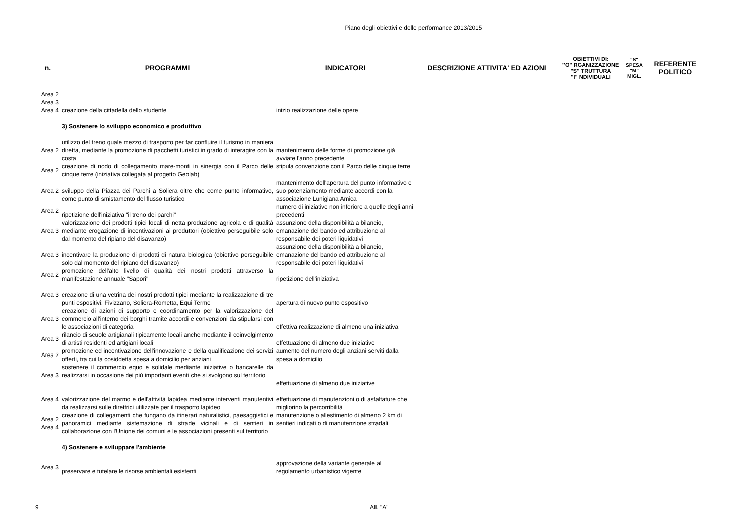Piano degli obiettivi e delle performance 2013/2015
| n. | PROGRAMMI | INDICATORI | DESCRIZIONE ATTIVITA' ED AZIONI | OBIETTIVI DI: "O" RGANIZZAZIONE "S" TRUTTURA "I" NDIVIDUALI | "S" SPESA "M" MIGL. | REFERENTE POLITICO |
| --- | --- | --- | --- | --- | --- | --- |
| Area 2 Area 3 Area 4 | creazione della cittadella dello studente | inizio realizzazione delle opere | | | | |
| | 3) Sostenere lo sviluppo economico e produttivo | | | | | |
| Area 2 | utilizzo del treno quale mezzo di trasporto per far confluire il turismo in maniera diretta, mediante la promozione di pacchetti turistici in grado di interagire con la costa | mantenimento delle forme di promozione già avviate l'anno precedente | | | | |
| Area 2 | creazione di nodo di collegamento mare-monti in sinergia con il Parco delle cinque terre (iniziativa collegata al progetto Geolab) | stipula convenzione con il Parco delle cinque terre | | | | |
| Area 2 | sviluppo della Piazza dei Parchi a Soliera oltre che come punto informativo, come punto di smistamento del flusso turistico | mantenimento dell'apertura del punto informativo e suo potenziamento mediante accordi con la associazione Lunigiana Amica | | | | |
| Area 2 | ripetizione dell'iniziativa "il treno dei parchi" | numero di iniziative non inferiore a quelle degli anni precedenti | | | | |
| Area 3 | valorizzazione dei prodotti tipici locali di netta produzione agricola e di qualità mediante erogazione di incentivazioni ai produttori (obiettivo perseguibile solo dal momento del ripiano del disavanzo) | assunzione della disponibilità a bilancio, emanazione del bando ed attribuzione al responsabile dei poteri liquidativi | | | | |
| Area 3 | incentivare la produzione di prodotti di natura biologica (obiettivo perseguibile solo dal momento del ripiano del disavanzo) | assunzione della disponibilità a bilancio, emanazione del bando ed attribuzione al responsabile dei poteri liquidativi | | | | |
| Area 2 | promozione dell'alto livello di qualità dei nostri prodotti attraverso la manifestazione annuale "Sapori" | ripetizione dell'iniziativa | | | | |
| Area 3 | creazione di una vetrina dei nostri prodotti tipici mediante la realizzazione di tre punti espositivi: Fivizzano, Soliera-Rometta, Equi Terme | apertura di nuovo punto espositivo | | | | |
| Area 3 | creazione di azioni di supporto e coordinamento per la valorizzazione del commercio all'interno dei borghi tramite accordi e convenzioni da stipularsi con le associazioni di categoria | effettiva realizzazione di almeno una iniziativa | | | | |
| Area 3 | rilancio di scuole artigianali tipicamente locali anche mediante il coinvolgimento di artisti residenti ed artigiani locali | effettuazione di almeno due iniziative | | | | |
| Area 2 | promozione ed incentivazione dell'innovazione e della qualificazione dei servizi offerti, tra cui la cosiddetta spesa a domicilio per anziani | aumento del numero degli anziani serviti dalla spesa a domicilio | | | | |
| Area 3 | sostenere il commercio equo e solidale mediante iniziative o bancarelle da realizzarsi in occasione dei più importanti eventi che si svolgono sul territorio | effettuazione di almeno due iniziative | | | | |
| Area 4 | valorizzazione del marmo e dell'attività lapidea mediante interventi manutentivi da realizzarsi sulle direttrici utilizzate per il trasporto lapideo | effettuazione di manutenzioni o di asfaltature che migliorino la percorribilità | | | | |
| Area 2 Area 4 | creazione di collegamenti che fungano da itinerari naturalistici, paesaggistici e panoramici mediante sistemazione di strade vicinali e di sentieri in collaborazione con l'Unione dei comuni e le associazioni presenti sul territorio | manutenzione o allestimento di almeno 2 km di sentieri indicati o di manutenzione stradali | | | | |
| | 4) Sostenere e sviluppare l'ambiente | | | | | |
| Area 3 | preservare e tutelare le risorse ambientali esistenti | approvazione della variante generale al regolamento urbanistico vigente | | | | |
9 All. "A"